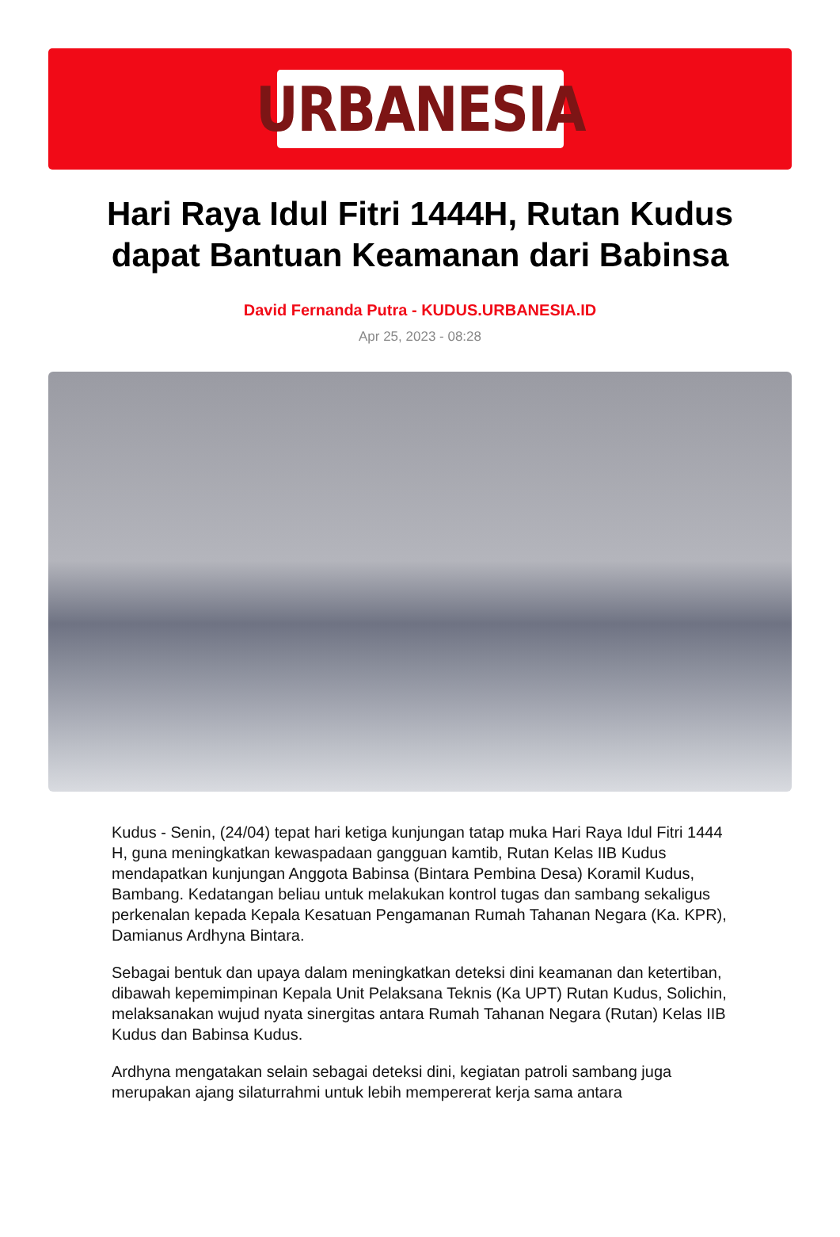URBANESIA
Hari Raya Idul Fitri 1444H, Rutan Kudus dapat Bantuan Keamanan dari Babinsa
David Fernanda Putra - KUDUS.URBANESIA.ID
Apr 25, 2023 - 08:28
Kudus - Senin, (24/04) tepat hari ketiga kunjungan tatap muka Hari Raya Idul Fitri 1444 H, guna meningkatkan kewaspadaan gangguan kamtib, Rutan Kelas IIB Kudus mendapatkan kunjungan Anggota Babinsa (Bintara Pembina Desa) Koramil Kudus, Bambang. Kedatangan beliau untuk melakukan kontrol tugas dan sambang sekaligus perkenalan kepada Kepala Kesatuan Pengamanan Rumah Tahanan Negara (Ka. KPR), Damianus Ardhyna Bintara.
Sebagai bentuk dan upaya dalam meningkatkan deteksi dini keamanan dan ketertiban, dibawah kepemimpinan Kepala Unit Pelaksana Teknis (Ka UPT) Rutan Kudus, Solichin, melaksanakan wujud nyata sinergitas antara Rumah Tahanan Negara (Rutan) Kelas IIB Kudus dan Babinsa Kudus.
Ardhyna mengatakan selain sebagai deteksi dini, kegiatan patroli sambang juga merupakan ajang silaturrahmi untuk lebih mempererat kerja sama antara